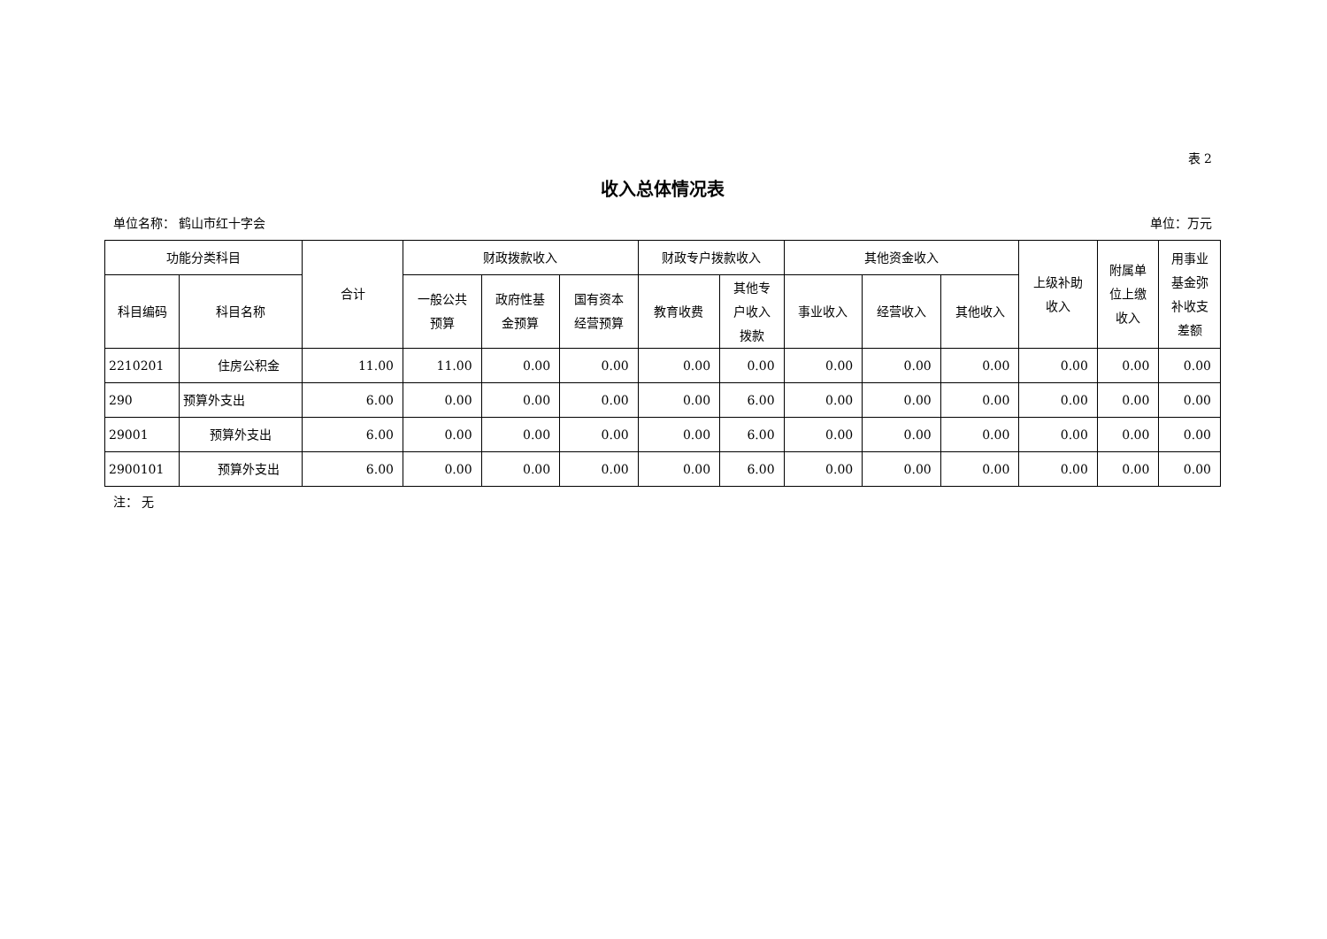表 2
收入总体情况表
单位名称： 鹤山市红十字会 单位：万元
| 功能分类科目 | | 合计 | 财政拨款收入 | | | 财政专户拨款收入 | | 其他资金收入 | | | 上级补助 收入 | 附属单 位上缴 收入 | 用事业 基金弥 补收支 差额 |
| --- | --- | --- | --- | --- | --- | --- | --- | --- | --- | --- | --- | --- | --- |
| 科目编码 | 科目名称 | | 一般公共 预算 | 政府性基 金预算 | 国有资本 经营预算 | 教育收费 | 其他专 户收入 拨款 | 事业收入 | 经营收入 | 其他收入 | | | |
| 2210201 | 住房公积金 | 11.00 | 11.00 | 0.00 | 0.00 | 0.00 | 0.00 | 0.00 | 0.00 | 0.00 | 0.00 | 0.00 | 0.00 |
| 290 | 预算外支出 | 6.00 | 0.00 | 0.00 | 0.00 | 0.00 | 6.00 | 0.00 | 0.00 | 0.00 | 0.00 | 0.00 | 0.00 |
| 29001 | 预算外支出 | 6.00 | 0.00 | 0.00 | 0.00 | 0.00 | 6.00 | 0.00 | 0.00 | 0.00 | 0.00 | 0.00 | 0.00 |
| 2900101 | 预算外支出 | 6.00 | 0.00 | 0.00 | 0.00 | 0.00 | 6.00 | 0.00 | 0.00 | 0.00 | 0.00 | 0.00 | 0.00 |
注： 无